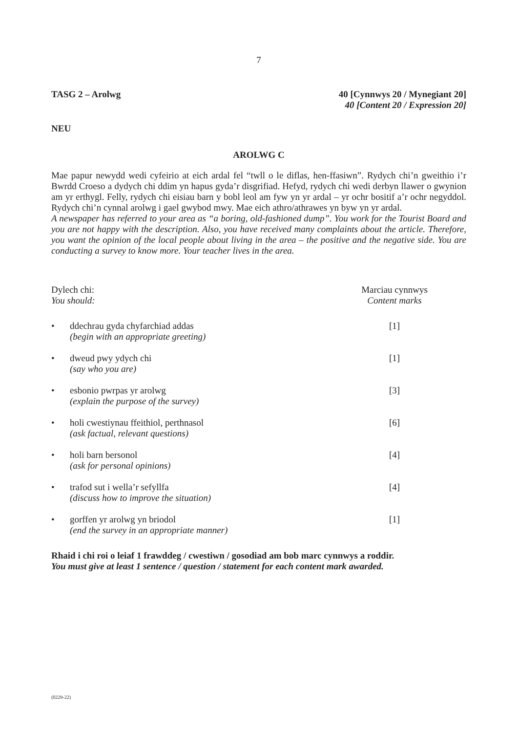7
TASG 2 – Arolwg 40 [Cynnwys 20 / Mynegiant 20]
40 [Content 20 / Expression 20]
NEU
AROLWG C
Mae papur newydd wedi cyfeirio at eich ardal fel “twll o le diflas, hen-ffasiwn”. Rydych chi’n gweithio i’r Bwrdd Croeso a dydych chi ddim yn hapus gyda’r disgrifiad. Hefyd, rydych chi wedi derbyn llawer o gwynion am yr erthygl. Felly, rydych chi eisiau barn y bobl leol am fyw yn yr ardal – yr ochr bositif a’r ochr negyddol. Rydych chi’n cynnal arolwg i gael gwybod mwy. Mae eich athro/athrawes yn byw yn yr ardal.
A newspaper has referred to your area as “a boring, old-fashioned dump”. You work for the Tourist Board and you are not happy with the description. Also, you have received many complaints about the article. Therefore, you want the opinion of the local people about living in the area – the positive and the negative side. You are conducting a survey to know more. Your teacher lives in the area.
Dylech chi:
You should:
Marciau cynnwys
Content marks
• ddechrau gyda chyfarchiad addas
(begin with an appropriate greeting)
[1]
• dweud pwy ydych chi
(say who you are)
[1]
• esbonio pwrpas yr arolwg
(explain the purpose of the survey)
[3]
• holi cwestiynau ffeithiol, perthnasol
(ask factual, relevant questions)
[6]
• holi barn bersonol
(ask for personal opinions)
[4]
• trafod sut i wella’r sefyllfa
(discuss how to improve the situation)
[4]
• gorffen yr arolwg yn briodol
(end the survey in an appropriate manner)
[1]
Rhaid i chi roi o leiaf 1 frawddeg / cwestiwn / gosodiad am bob marc cynnwys a roddir.
You must give at least 1 sentence / question / statement for each content mark awarded.
(0229-22)